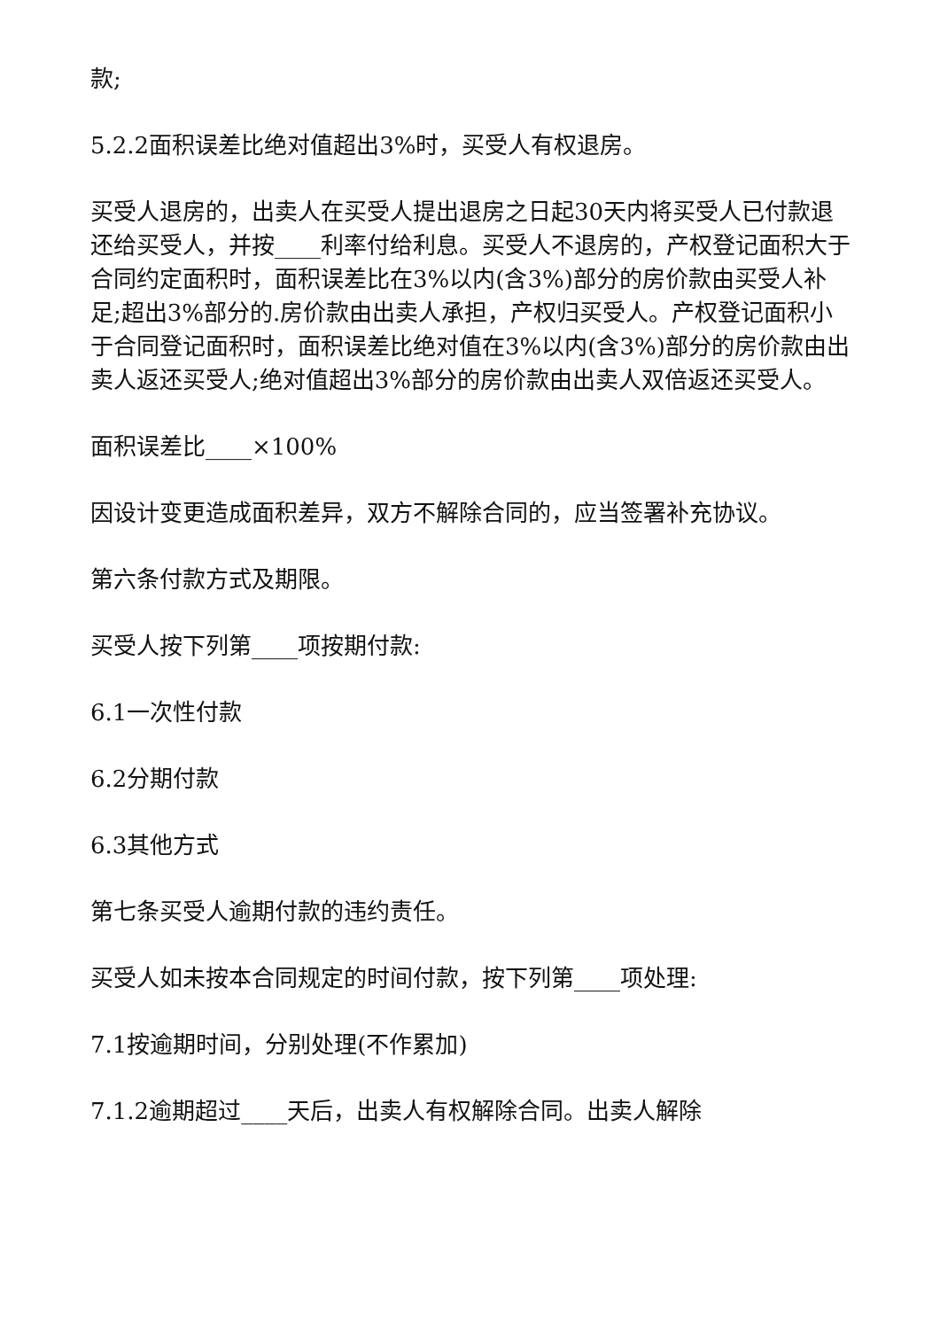款;
5.2.2面积误差比绝对值超出3%时，买受人有权退房。
买受人退房的，出卖人在买受人提出退房之日起30天内将买受人已付款退还给买受人，并按____利率付给利息。买受人不退房的，产权登记面积大于合同约定面积时，面积误差比在3%以内(含3%)部分的房价款由买受人补足;超出3%部分的.房价款由出卖人承担，产权归买受人。产权登记面积小于合同登记面积时，面积误差比绝对值在3%以内(含3%)部分的房价款由出卖人返还买受人;绝对值超出3%部分的房价款由出卖人双倍返还买受人。
面积误差比____×100%
因设计变更造成面积差异，双方不解除合同的，应当签署补充协议。
第六条付款方式及期限。
买受人按下列第____项按期付款:
6.1一次性付款
6.2分期付款
6.3其他方式
第七条买受人逾期付款的违约责任。
买受人如未按本合同规定的时间付款，按下列第____项处理:
7.1按逾期时间，分别处理(不作累加)
7.1.2逾期超过____天后，出卖人有权解除合同。出卖人解除